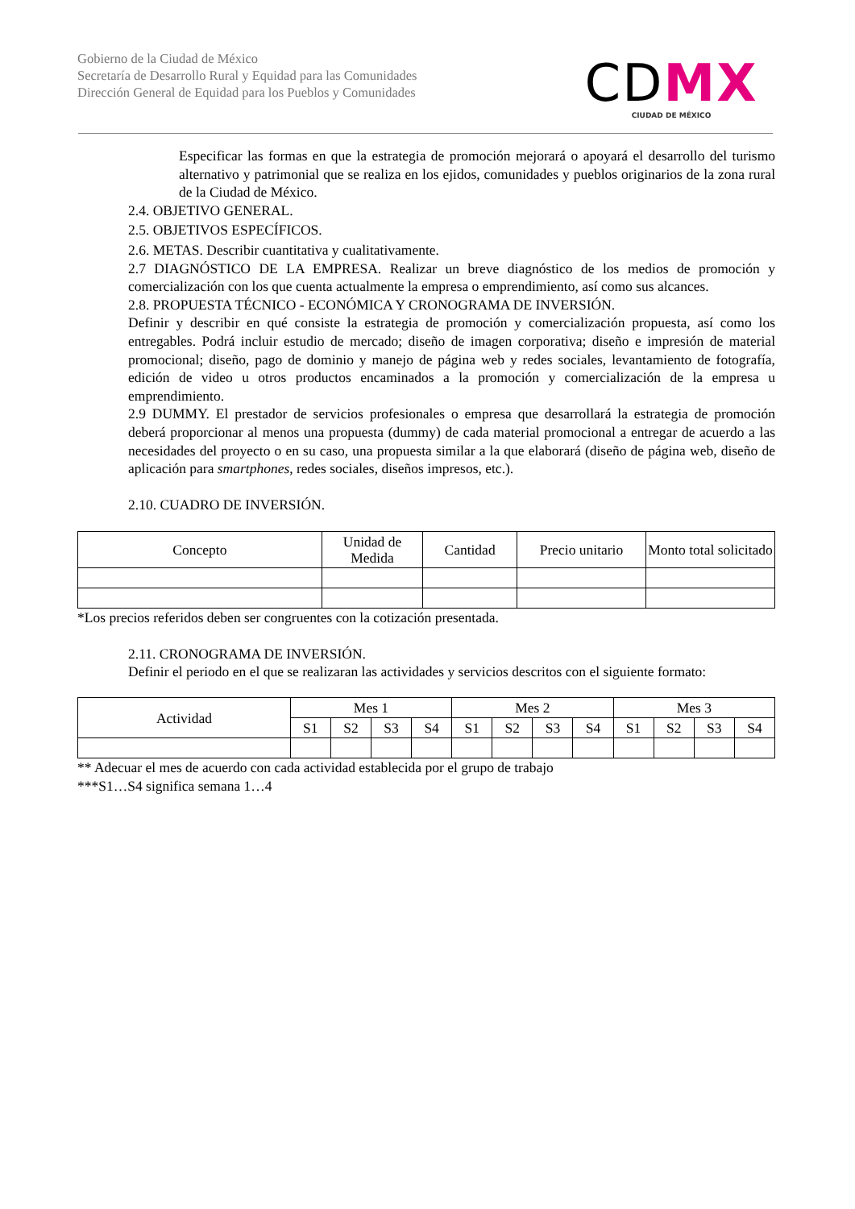Gobierno de la Ciudad de México
Secretaría de Desarrollo Rural y Equidad para las Comunidades
Dirección General de Equidad para los Pueblos y Comunidades
CDMX
CIUDAD DE MÉXICO
Especificar las formas en que la estrategia de promoción mejorará o apoyará el desarrollo del turismo alternativo y patrimonial que se realiza en los ejidos, comunidades y pueblos originarios de la zona rural de la Ciudad de México.
2.4. OBJETIVO GENERAL.
2.5. OBJETIVOS ESPECÍFICOS.
2.6. METAS. Describir cuantitativa y cualitativamente.
2.7 DIAGNÓSTICO DE LA EMPRESA. Realizar un breve diagnóstico de los medios de promoción y comercialización con los que cuenta actualmente la empresa o emprendimiento, así como sus alcances.
2.8. PROPUESTA TÉCNICO - ECONÓMICA Y CRONOGRAMA DE INVERSIÓN.
Definir y describir en qué consiste la estrategia de promoción y comercialización propuesta, así como los entregables. Podrá incluir estudio de mercado; diseño de imagen corporativa; diseño e impresión de material promocional; diseño, pago de dominio y manejo de página web y redes sociales, levantamiento de fotografía, edición de video u otros productos encaminados a la promoción y comercialización de la empresa u emprendimiento.
2.9 DUMMY. El prestador de servicios profesionales o empresa que desarrollará la estrategia de promoción deberá proporcionar al menos una propuesta (dummy) de cada material promocional a entregar de acuerdo a las necesidades del proyecto o en su caso, una propuesta similar a la que elaborará (diseño de página web, diseño de aplicación para smartphones, redes sociales, diseños impresos, etc.).
2.10. CUADRO DE INVERSIÓN.
| Concepto | Unidad de Medida | Cantidad | Precio unitario | Monto total solicitado |
| --- | --- | --- | --- | --- |
*Los precios referidos deben ser congruentes con la cotización presentada.
2.11. CRONOGRAMA DE INVERSIÓN.
Definir el periodo en el que se realizaran las actividades y servicios descritos con el siguiente formato:
| Actividad | Mes 1 | | | | Mes 2 | | | | Mes 3 | | | |
| --- | --- | --- | --- | --- | --- | --- | --- | --- | --- | --- | --- | --- |
| | S1 | S2 | S3 | S4 | S1 | S2 | S3 | S4 | S1 | S2 | S3 | S4 |
** Adecuar el mes de acuerdo con cada actividad establecida por el grupo de trabajo
***S1…S4 significa semana 1…4